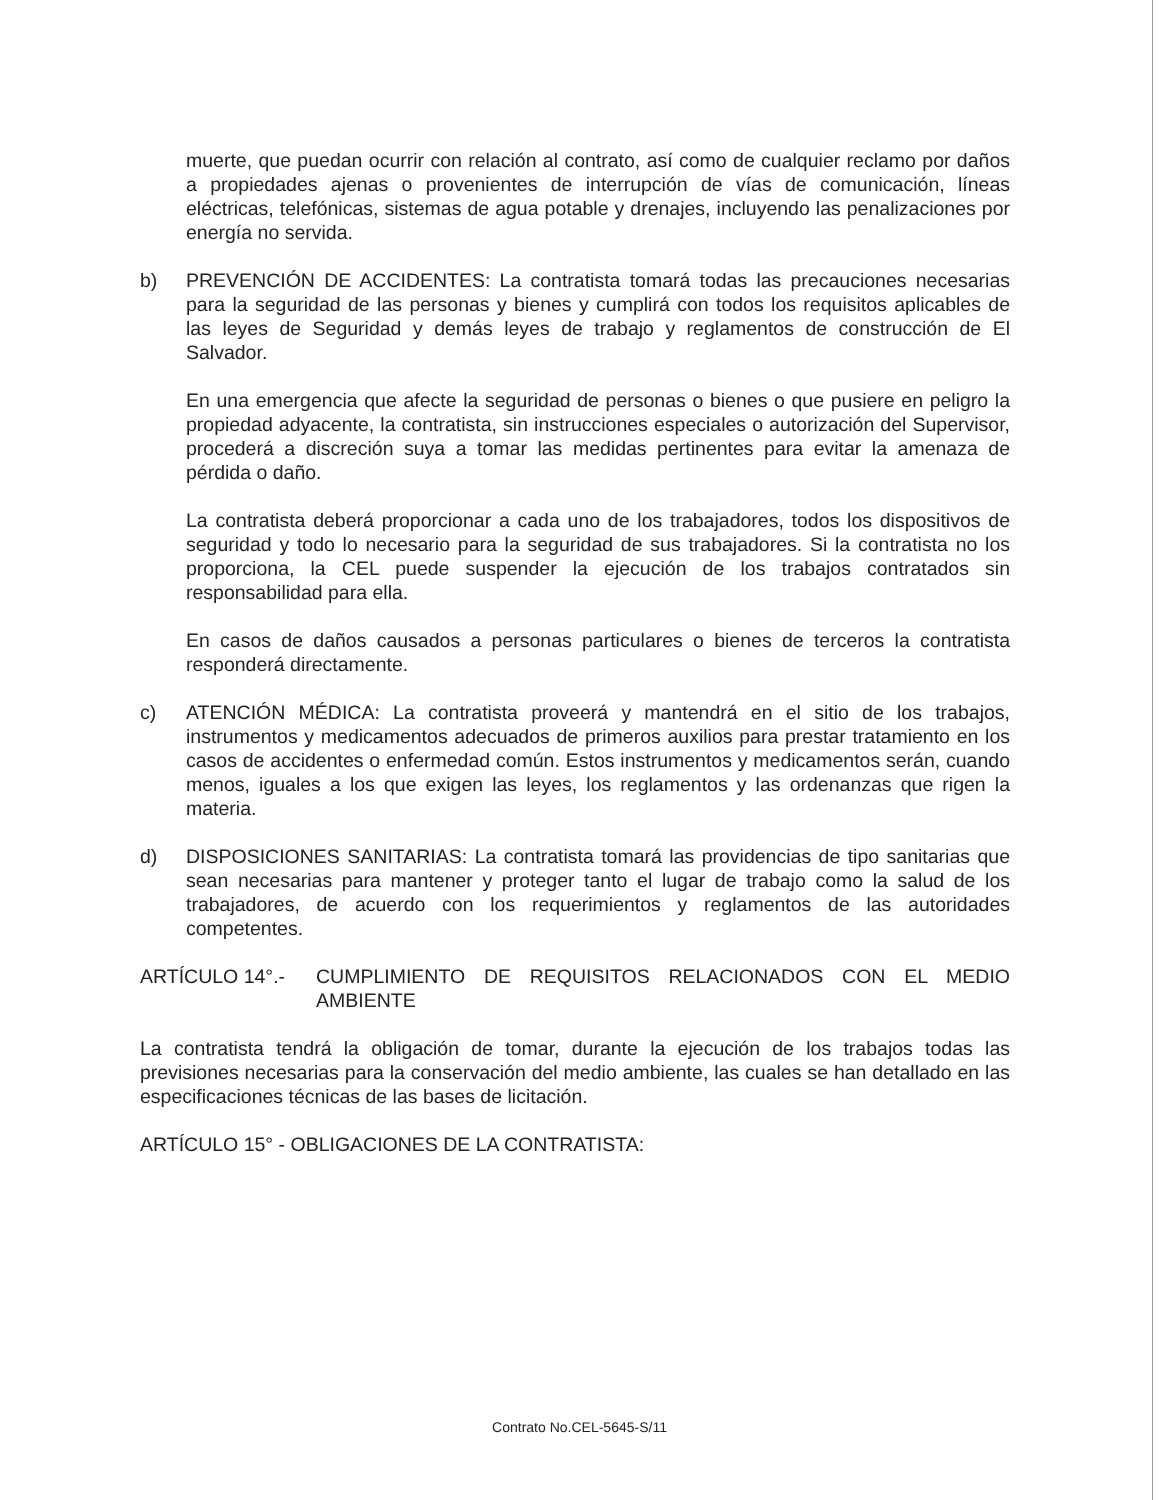muerte, que puedan ocurrir con relación al contrato, así como de cualquier reclamo por daños a propiedades ajenas o provenientes de interrupción de vías de comunicación, líneas eléctricas, telefónicas, sistemas de agua potable y drenajes, incluyendo las penalizaciones por energía no servida.
b) PREVENCIÓN DE ACCIDENTES: La contratista tomará todas las precauciones necesarias para la seguridad de las personas y bienes y cumplirá con todos los requisitos aplicables de las leyes de Seguridad y demás leyes de trabajo y reglamentos de construcción de El Salvador.
En una emergencia que afecte la seguridad de personas o bienes o que pusiere en peligro la propiedad adyacente, la contratista, sin instrucciones especiales o autorización del Supervisor, procederá a discreción suya a tomar las medidas pertinentes para evitar la amenaza de pérdida o daño.
La contratista deberá proporcionar a cada uno de los trabajadores, todos los dispositivos de seguridad y todo lo necesario para la seguridad de sus trabajadores. Si la contratista no los proporciona, la CEL puede suspender la ejecución de los trabajos contratados sin responsabilidad para ella.
En casos de daños causados a personas particulares o bienes de terceros la contratista responderá directamente.
c) ATENCIÓN MÉDICA: La contratista proveerá y mantendrá en el sitio de los trabajos, instrumentos y medicamentos adecuados de primeros auxilios para prestar tratamiento en los casos de accidentes o enfermedad común. Estos instrumentos y medicamentos serán, cuando menos, iguales a los que exigen las leyes, los reglamentos y las ordenanzas que rigen la materia.
d) DISPOSICIONES SANITARIAS: La contratista tomará las providencias de tipo sanitarias que sean necesarias para mantener y proteger tanto el lugar de trabajo como la salud de los trabajadores, de acuerdo con los requerimientos y reglamentos de las autoridades competentes.
ARTÍCULO 14°.- CUMPLIMIENTO DE REQUISITOS RELACIONADOS CON EL MEDIO AMBIENTE
La contratista tendrá la obligación de tomar, durante la ejecución de los trabajos todas las previsiones necesarias para la conservación del medio ambiente, las cuales se han detallado en las especificaciones técnicas de las bases de licitación.
ARTÍCULO 15° - OBLIGACIONES DE LA CONTRATISTA:
Contrato No.CEL-5645-S/11